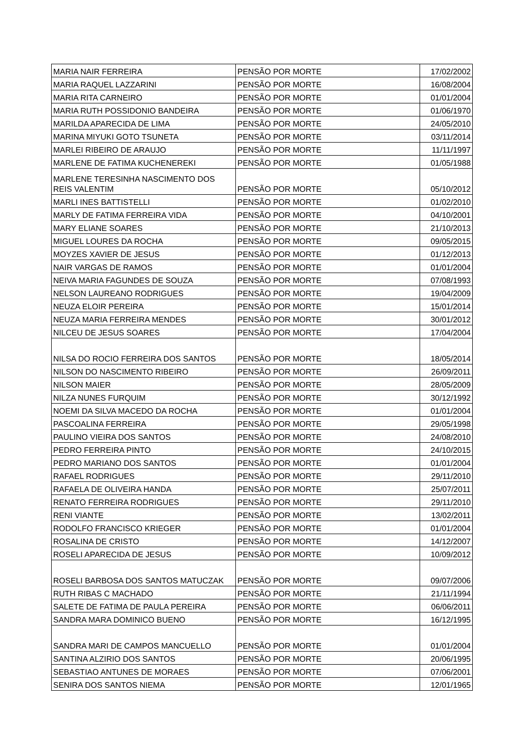| MARIA NAIR FERREIRA | PENSÃO POR MORTE | 17/02/2002 |
| MARIA RAQUEL LAZZARINI | PENSÃO POR MORTE | 16/08/2004 |
| MARIA RITA CARNEIRO | PENSÃO POR MORTE | 01/01/2004 |
| MARIA RUTH POSSIDONIO BANDEIRA | PENSÃO POR MORTE | 01/06/1970 |
| MARILDA APARECIDA DE LIMA | PENSÃO POR MORTE | 24/05/2010 |
| MARINA MIYUKI GOTO TSUNETA | PENSÃO POR MORTE | 03/11/2014 |
| MARLEI RIBEIRO DE ARAUJO | PENSÃO POR MORTE | 11/11/1997 |
| MARLENE DE FATIMA KUCHENEREKI | PENSÃO POR MORTE | 01/05/1988 |
| MARLENE TERESINHA NASCIMENTO DOS REIS VALENTIM | PENSÃO POR MORTE | 05/10/2012 |
| MARLI INES BATTISTELLI | PENSÃO POR MORTE | 01/02/2010 |
| MARLY DE FATIMA FERREIRA VIDA | PENSÃO POR MORTE | 04/10/2001 |
| MARY ELIANE SOARES | PENSÃO POR MORTE | 21/10/2013 |
| MIGUEL LOURES DA ROCHA | PENSÃO POR MORTE | 09/05/2015 |
| MOYZES XAVIER DE JESUS | PENSÃO POR MORTE | 01/12/2013 |
| NAIR VARGAS DE RAMOS | PENSÃO POR MORTE | 01/01/2004 |
| NEIVA MARIA FAGUNDES DE SOUZA | PENSÃO POR MORTE | 07/08/1993 |
| NELSON LAUREANO RODRIGUES | PENSÃO POR MORTE | 19/04/2009 |
| NEUZA ELOIR PEREIRA | PENSÃO POR MORTE | 15/01/2014 |
| NEUZA MARIA FERREIRA MENDES | PENSÃO POR MORTE | 30/01/2012 |
| NILCEU DE JESUS SOARES | PENSÃO POR MORTE | 17/04/2004 |
| NILSA DO ROCIO FERREIRA DOS SANTOS | PENSÃO POR MORTE | 18/05/2014 |
| NILSON DO NASCIMENTO RIBEIRO | PENSÃO POR MORTE | 26/09/2011 |
| NILSON MAIER | PENSÃO POR MORTE | 28/05/2009 |
| NILZA NUNES FURQUIM | PENSÃO POR MORTE | 30/12/1992 |
| NOEMI DA SILVA MACEDO DA ROCHA | PENSÃO POR MORTE | 01/01/2004 |
| PASCOALINA FERREIRA | PENSÃO POR MORTE | 29/05/1998 |
| PAULINO VIEIRA DOS SANTOS | PENSÃO POR MORTE | 24/08/2010 |
| PEDRO FERREIRA PINTO | PENSÃO POR MORTE | 24/10/2015 |
| PEDRO MARIANO DOS SANTOS | PENSÃO POR MORTE | 01/01/2004 |
| RAFAEL RODRIGUES | PENSÃO POR MORTE | 29/11/2010 |
| RAFAELA DE OLIVEIRA HANDA | PENSÃO POR MORTE | 25/07/2011 |
| RENATO FERREIRA RODRIGUES | PENSÃO POR MORTE | 29/11/2010 |
| RENI VIANTE | PENSÃO POR MORTE | 13/02/2011 |
| RODOLFO FRANCISCO KRIEGER | PENSÃO POR MORTE | 01/01/2004 |
| ROSALINA DE CRISTO | PENSÃO POR MORTE | 14/12/2007 |
| ROSELI APARECIDA DE JESUS | PENSÃO POR MORTE | 10/09/2012 |
| ROSELI BARBOSA DOS SANTOS MATUCZAK | PENSÃO POR MORTE | 09/07/2006 |
| RUTH RIBAS C MACHADO | PENSÃO POR MORTE | 21/11/1994 |
| SALETE DE FATIMA DE PAULA PEREIRA | PENSÃO POR MORTE | 06/06/2011 |
| SANDRA MARA DOMINICO BUENO | PENSÃO POR MORTE | 16/12/1995 |
| SANDRA MARI DE CAMPOS MANCUELLO | PENSÃO POR MORTE | 01/01/2004 |
| SANTINA ALZIRIO DOS SANTOS | PENSÃO POR MORTE | 20/06/1995 |
| SEBASTIAO ANTUNES DE MORAES | PENSÃO POR MORTE | 07/06/2001 |
| SENIRA DOS SANTOS NIEMA | PENSÃO POR MORTE | 12/01/1965 |